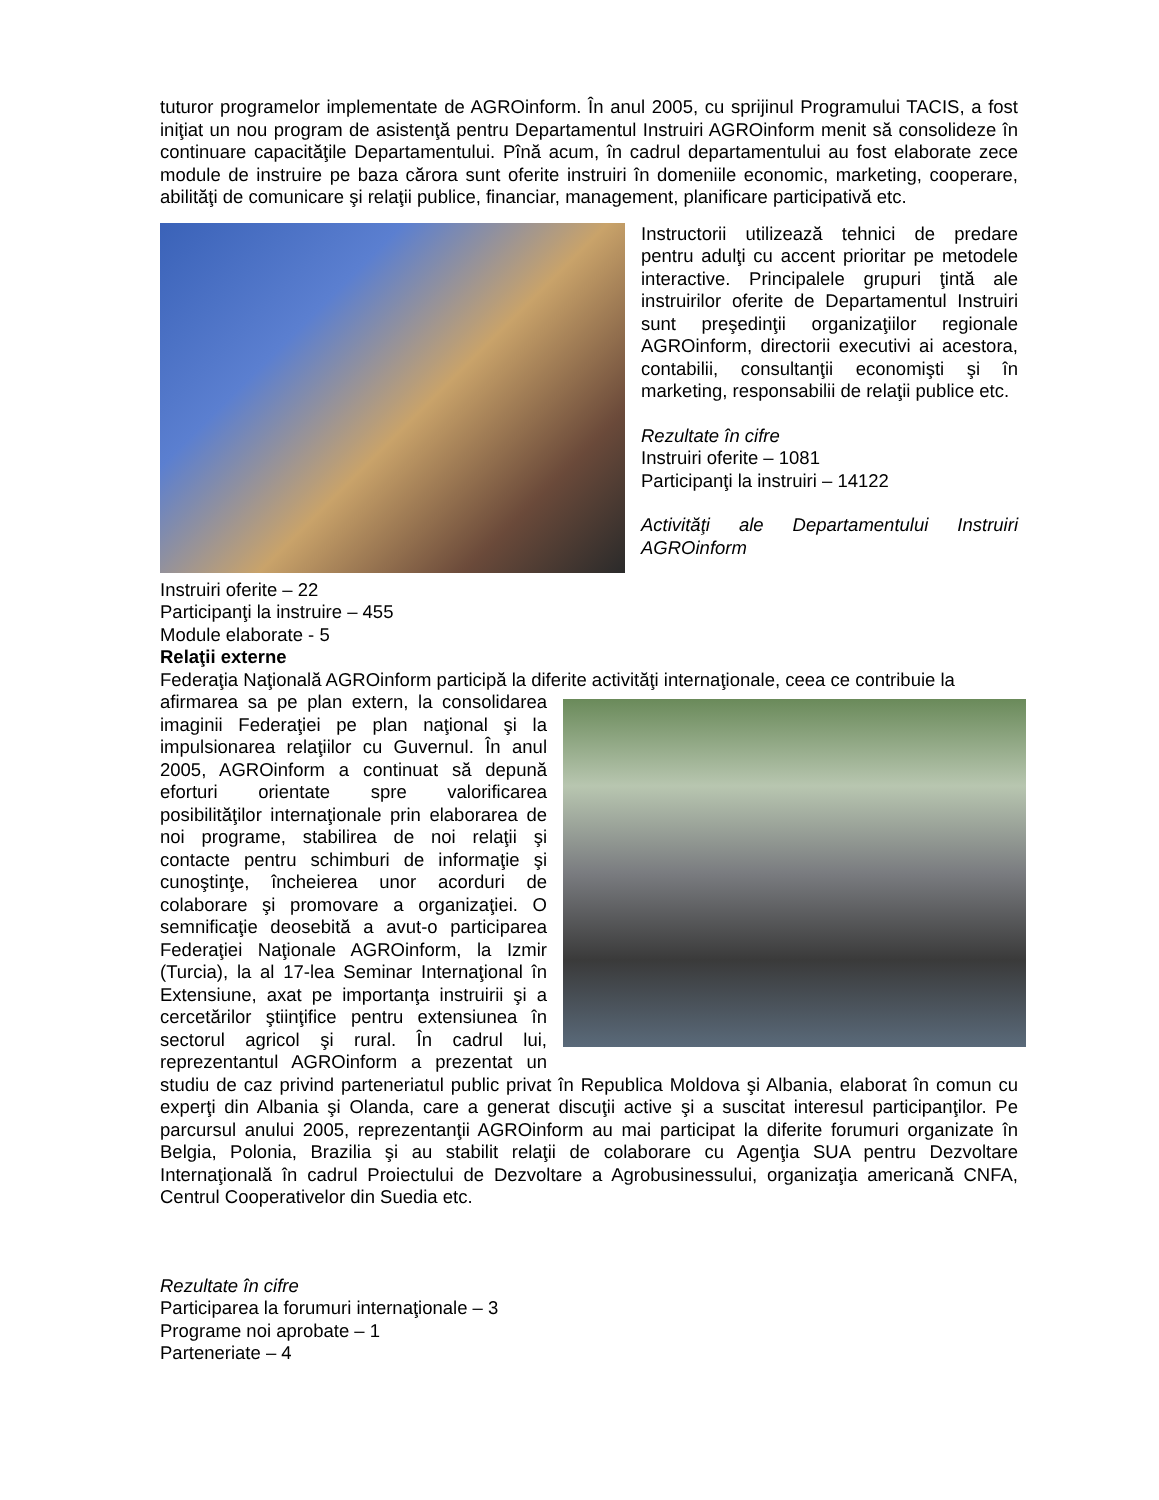tuturor programelor implementate de AGROinform. În anul 2005, cu sprijinul Programului TACIS, a fost iniţiat un nou program de asistenţă pentru Departamentul Instruiri AGROinform menit să consolideze în continuare capacităţile Departamentului. Pînă acum, în cadrul departamentului au fost elaborate zece module de instruire pe baza cărora sunt oferite instruiri în domeniile economic, marketing, cooperare, abilităţi de comunicare şi relaţii publice, financiar, management, planificare participativă etc.
Instructorii utilizează tehnici de predare pentru adulţi cu accent prioritar pe metodele interactive. Principalele grupuri ţintă ale instruirilor oferite de Departamentul Instruiri sunt preşedinţii organizaţiilor regionale AGROinform, directorii executivi ai acestora, contabilii, consultanţii economişti şi în marketing, responsabilii de relaţii publice etc.
Rezultate în cifre
Instruiri oferite – 1081
Participanţi la instruiri – 14122
Activităţi ale Departamentului Instruiri AGROinform
Instruiri oferite – 22
Participanţi la instruire – 455
Module elaborate - 5
Relaţii externe
Federaţia Naţională AGROinform participă la diferite activităţi internaţionale, ceea ce contribuie la
afirmarea sa pe plan extern, la consolidarea imaginii Federaţiei pe plan naţional şi la impulsionarea relaţiilor cu Guvernul. În anul 2005, AGROinform a continuat să depună eforturi orientate spre valorificarea posibilităţilor internaţionale prin elaborarea de noi programe, stabilirea de noi relaţii şi contacte pentru schimburi de informaţie şi cunoştinţe, încheierea unor acorduri de colaborare şi promovare a organizaţiei. O semnificaţie deosebită a avut-o participarea Federaţiei Naţionale AGROinform, la Izmir (Turcia), la al 17-lea Seminar Internaţional în Extensiune, axat pe importanţa instruirii şi a cercetărilor ştiinţifice pentru extensiunea în sectorul agricol şi rural. În cadrul lui, reprezentantul AGROinform a prezentat un studiu de caz privind parteneriatul public privat în Republica Moldova şi Albania, elaborat în comun cu experţi din Albania şi Olanda, care a generat discuţii active şi a suscitat interesul participanţilor. Pe parcursul anului 2005, reprezentanţii AGROinform au mai participat la diferite forumuri organizate în Belgia, Polonia, Brazilia şi au stabilit relaţii de colaborare cu Agenţia SUA pentru Dezvoltare Internaţională în cadrul Proiectului de Dezvoltare a Agrobusinessului, organizaţia americană CNFA, Centrul Cooperativelor din Suedia etc.
Rezultate în cifre
Participarea la forumuri internaţionale – 3
Programe noi aprobate – 1
Parteneriate – 4